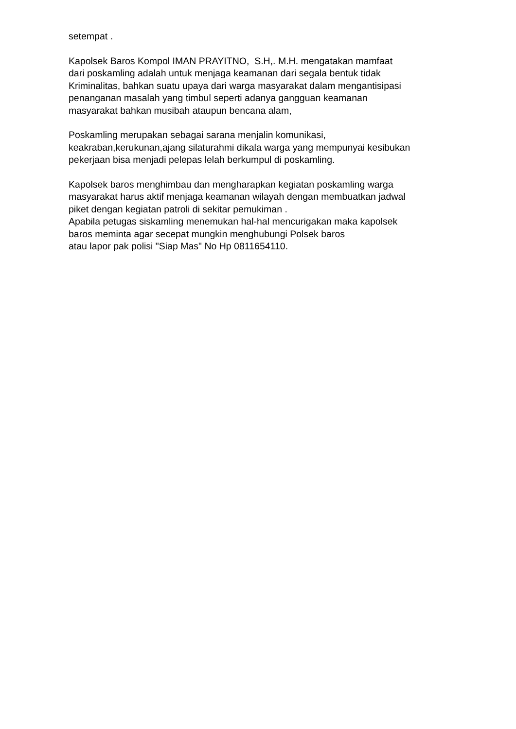setempat .
Kapolsek Baros Kompol IMAN PRAYITNO, S.H,. M.H. mengatakan mamfaat
dari poskamling adalah untuk menjaga keamanan dari segala bentuk tidak
Kriminalitas, bahkan suatu upaya dari warga masyarakat dalam mengantisipasi
penanganan masalah yang timbul seperti adanya gangguan keamanan
masyarakat bahkan musibah ataupun bencana alam,
Poskamling merupakan sebagai sarana menjalin komunikasi,
keakraban,kerukunan,ajang silaturahmi dikala warga yang mempunyai kesibukan
pekerjaan bisa menjadi pelepas lelah berkumpul di poskamling.
Kapolsek baros menghimbau dan mengharapkan kegiatan poskamling warga
masyarakat harus aktif menjaga keamanan wilayah dengan membuatkan jadwal
piket dengan kegiatan patroli di sekitar pemukiman .
Apabila petugas siskamling menemukan hal-hal mencurigakan maka kapolsek
baros meminta agar secepat mungkin menghubungi Polsek baros
atau lapor pak polisi "Siap Mas" No Hp 0811654110.